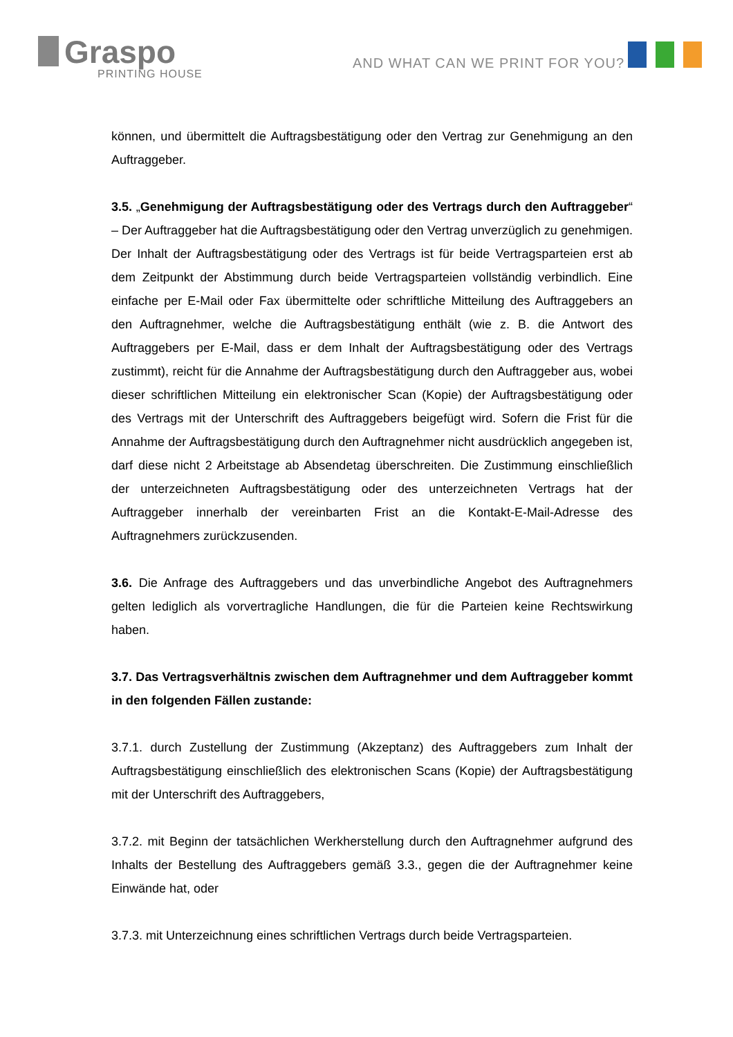Graspo
PRINTING HOUSE
AND WHAT CAN WE PRINT FOR YOU?
können, und übermittelt die Auftragsbestätigung oder den Vertrag zur Genehmigung an den Auftraggeber.
3.5. „Genehmigung der Auftragsbestätigung oder des Vertrags durch den Auftraggeber“ – Der Auftraggeber hat die Auftragsbestätigung oder den Vertrag unverzüglich zu genehmigen. Der Inhalt der Auftragsbestätigung oder des Vertrags ist für beide Vertragsparteien erst ab dem Zeitpunkt der Abstimmung durch beide Vertragsparteien vollständig verbindlich. Eine einfache per E-Mail oder Fax übermittelte oder schriftliche Mitteilung des Auftraggebers an den Auftragnehmer, welche die Auftragsbestätigung enthält (wie z. B. die Antwort des Auftraggebers per E-Mail, dass er dem Inhalt der Auftragsbestätigung oder des Vertrags zustimmt), reicht für die Annahme der Auftragsbestätigung durch den Auftraggeber aus, wobei dieser schriftlichen Mitteilung ein elektronischer Scan (Kopie) der Auftragsbestätigung oder des Vertrags mit der Unterschrift des Auftraggebers beigefügt wird. Sofern die Frist für die Annahme der Auftragsbestätigung durch den Auftragnehmer nicht ausdrücklich angegeben ist, darf diese nicht 2 Arbeitstage ab Absendetag überschreiten. Die Zustimmung einschließlich der unterzeichneten Auftragsbestätigung oder des unterzeichneten Vertrags hat der Auftraggeber innerhalb der vereinbarten Frist an die Kontakt-E-Mail-Adresse des Auftragnehmers zurückzusenden.
3.6. Die Anfrage des Auftraggebers und das unverbindliche Angebot des Auftragnehmers gelten lediglich als vorvertragliche Handlungen, die für die Parteien keine Rechtswirkung haben.
3.7. Das Vertragsverhältnis zwischen dem Auftragnehmer und dem Auftraggeber kommt in den folgenden Fällen zustande:
3.7.1. durch Zustellung der Zustimmung (Akzeptanz) des Auftraggebers zum Inhalt der Auftragsbestätigung einschließlich des elektronischen Scans (Kopie) der Auftragsbestätigung mit der Unterschrift des Auftraggebers,
3.7.2. mit Beginn der tatsächlichen Werkherstellung durch den Auftragnehmer aufgrund des Inhalts der Bestellung des Auftraggebers gemäß 3.3., gegen die der Auftragnehmer keine Einwände hat, oder
3.7.3. mit Unterzeichnung eines schriftlichen Vertrags durch beide Vertragsparteien.